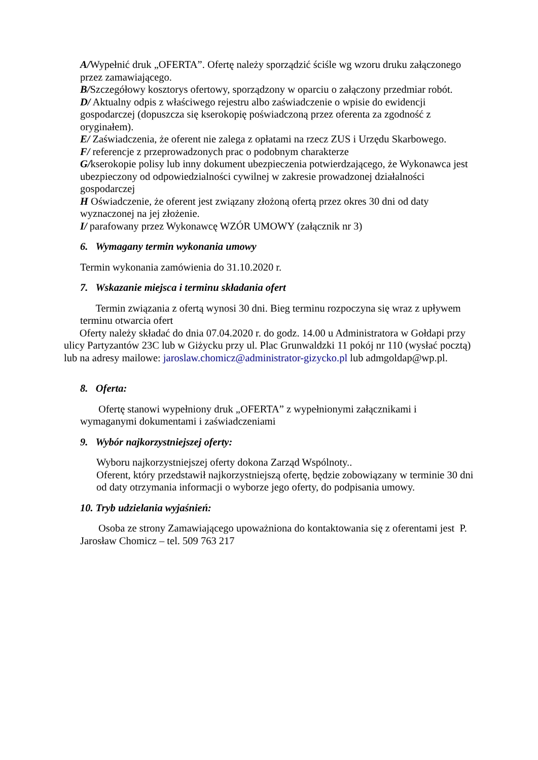A/Wypełnić druk „OFERTA”. Ofertę należy sporządzić ściśle wg wzoru druku załączonego przez zamawiającego.
B/Szczegółowy kosztorys ofertowy, sporządzony w oparciu o załączony przedmiar robót.
D/ Aktualny odpis z właściwego rejestru albo zaświadczenie o wpisie do ewidencji gospodarczej (dopuszcza się kserokopię poświadczoną przez oferenta za zgodność z oryginałem).
E/ Zaświadczenia, że oferent nie zalega z opłatami na rzecz ZUS i Urzędu Skarbowego.
F/ referencje z przeprowadzonych prac o podobnym charakterze
G/kserokopie polisy lub inny dokument ubezpieczenia potwierdzającego, że Wykonawca jest ubezpieczony od odpowiedzialności cywilnej w zakresie prowadzonej działalności gospodarczej
H Oświadczenie, że oferent jest związany złożoną ofertą przez okres 30 dni od daty wyznaczonej na jej złożenie.
I/ parafowany przez Wykonawcę WZÓR UMOWY (załącznik nr 3)
6. Wymagany termin wykonania umowy
Termin wykonania zamówienia do 31.10.2020 r.
7. Wskazanie miejsca i terminu składania ofert
Termin związania z ofertą wynosi 30 dni. Bieg terminu rozpoczyna się wraz z upływem terminu otwarcia ofert
Oferty należy składać do dnia 07.04.2020 r. do godz. 14.00 u Administratora w Gołdapi przy ulicy Partyzantów 23C lub w Giżycku przy ul. Plac Grunwaldzki 11 pokój nr 110 (wysłać pocztą) lub na adresy mailowe: jaroslaw.chomicz@administrator-gizycko.pl lub admgoldap@wp.pl.
8. Oferta:
Ofertę stanowi wypełniony druk „OFERTA” z wypełnionymi załącznikami i wymaganymi dokumentami i zaświadczeniami
9. Wybór najkorzystniejszej oferty:
Wyboru najkorzystniejszej oferty dokona Zarząd Wspólnoty..
Oferent, który przedstawił najkorzystniejszą ofertę, będzie zobowiązany w terminie 30 dni od daty otrzymania informacji o wyborze jego oferty, do podpisania umowy.
10. Tryb udzielania wyjaśnień:
Osoba ze strony Zamawiającego upoważniona do kontaktowania się z oferentami jest P. Jarosław Chomicz – tel. 509 763 217